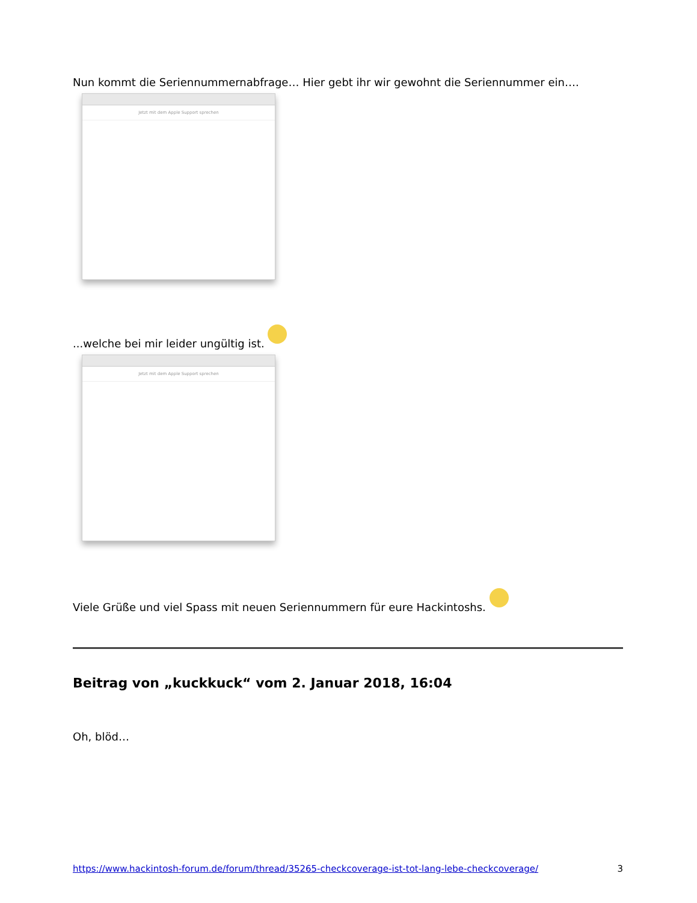Nun kommt die Seriennummernabfrage… Hier gebt ihr wir gewohnt die Seriennummer ein….
Jetzt mit dem Apple Support sprechen
...welche bei mir leider ungültig ist.
Jetzt mit dem Apple Support sprechen
Viele Grüße und viel Spass mit neuen Seriennummern für eure Hackintoshs.
Beitrag von „kuckkuck“ vom 2. Januar 2018, 16:04
Oh, blöd…
https://www.hackintosh-forum.de/forum/thread/35265-checkcoverage-ist-tot-lang-lebe-checkcoverage/ 3